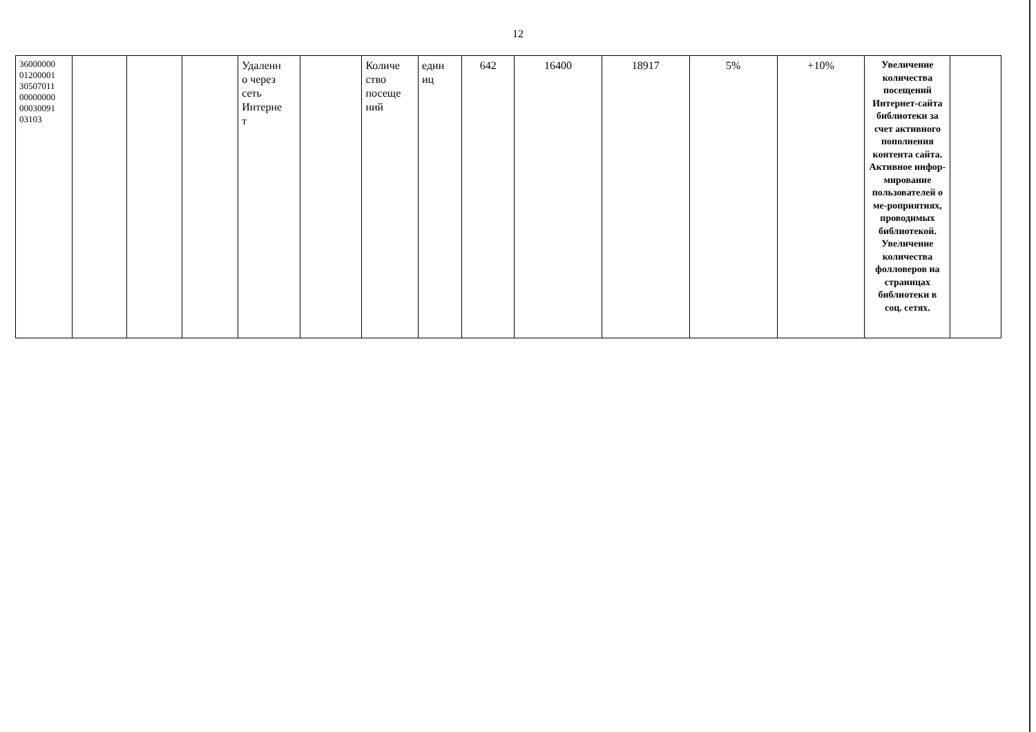12
| 36000000 01200001 30507011 00000000 00030091 03103 | | | | Удаленн о через сеть Интерне т | | Количе ство посеще ний | един иц | 642 | 16400 | 18917 | 5% | +10% | Увеличение количества посещений Интернет-сайта библиотеки за счет активного пополнения контента сайта. Активное инфор-мирование пользователей о ме-роприятиях, проводимых библиотекой. Увеличение количества фолловеров на страницах библиотеки в соц. сетях. | |